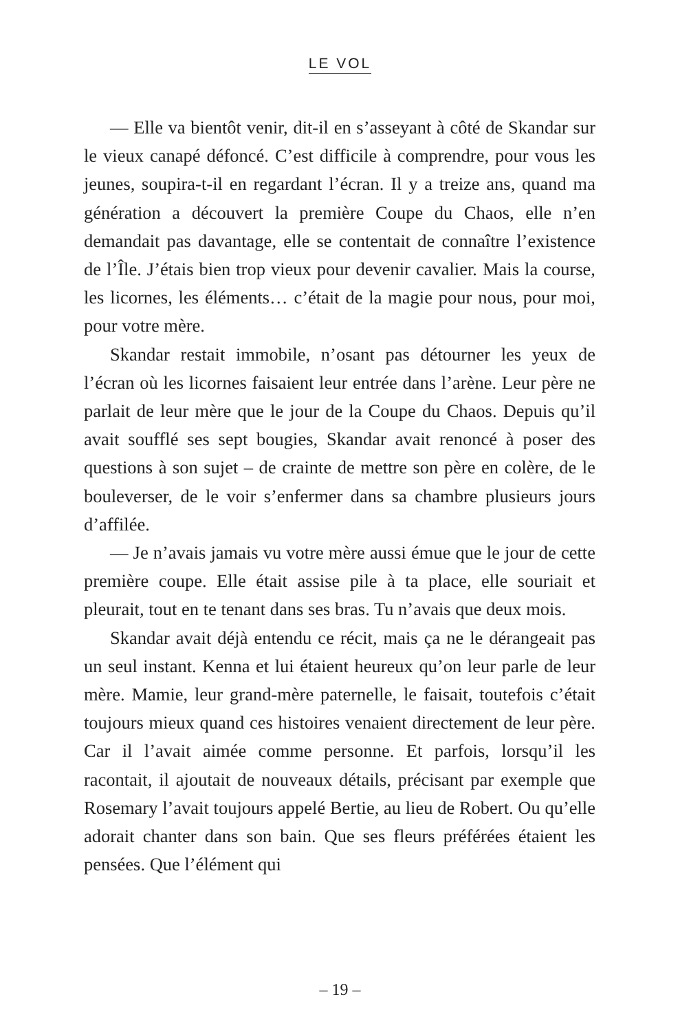LE VOL
— Elle va bientôt venir, dit-il en s’asseyant à côté de Skandar sur le vieux canapé défoncé. C’est difficile à comprendre, pour vous les jeunes, soupira-t-il en regardant l’écran. Il y a treize ans, quand ma génération a découvert la première Coupe du Chaos, elle n’en demandait pas davantage, elle se contentait de connaître l’existence de l’Île. J’étais bien trop vieux pour devenir cavalier. Mais la course, les licornes, les éléments… c’était de la magie pour nous, pour moi, pour votre mère.
Skandar restait immobile, n’osant pas détourner les yeux de l’écran où les licornes faisaient leur entrée dans l’arène. Leur père ne parlait de leur mère que le jour de la Coupe du Chaos. Depuis qu’il avait soufflé ses sept bougies, Skandar avait renoncé à poser des questions à son sujet – de crainte de mettre son père en colère, de le bouleverser, de le voir s’enfermer dans sa chambre plusieurs jours d’affilée.
— Je n’avais jamais vu votre mère aussi émue que le jour de cette première coupe. Elle était assise pile à ta place, elle souriait et pleurait, tout en te tenant dans ses bras. Tu n’avais que deux mois.
Skandar avait déjà entendu ce récit, mais ça ne le dérangeait pas un seul instant. Kenna et lui étaient heureux qu’on leur parle de leur mère. Mamie, leur grand-mère paternelle, le faisait, toutefois c’était toujours mieux quand ces histoires venaient directement de leur père. Car il l’avait aimée comme personne. Et parfois, lorsqu’il les racontait, il ajoutait de nouveaux détails, précisant par exemple que Rosemary l’avait toujours appelé Bertie, au lieu de Robert. Ou qu’elle adorait chanter dans son bain. Que ses fleurs préférées étaient les pensées. Que l’élément qui
– 19 –